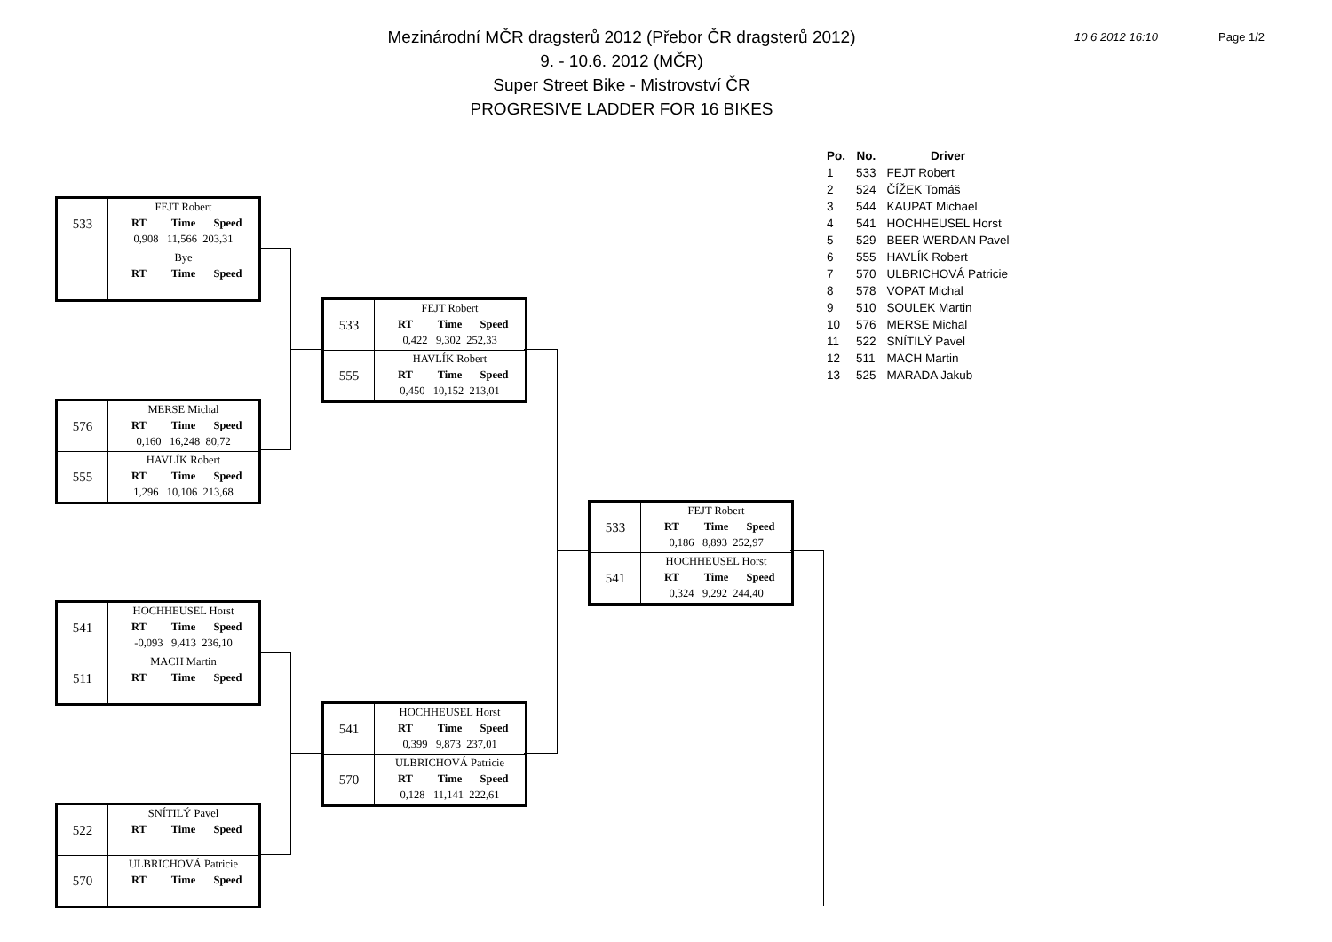Mezinárodní MČR dragsterů 2012 (Přebor ČR dragsterů 2012)
9. - 10.6. 2012 (MČR)
Super Street Bike - Mistrovství ČR
PROGRESIVE LADDER FOR 16 BIKES
10 6 2012 16:10 Page 1/2
| Po. | No. | Driver |
| --- | --- | --- |
| 1 | 533 | FEJT Robert |
| 2 | 524 | ČÍŽEK Tomáš |
| 3 | 544 | KAUPAT Michael |
| 4 | 541 | HOCHHEUSEL Horst |
| 5 | 529 | BEER WERDAN Pavel |
| 6 | 555 | HAVLÍK Robert |
| 7 | 570 | ULBRICHOVÁ Patricie |
| 8 | 578 | VOPAT Michal |
| 9 | 510 | SOULEK Martin |
| 10 | 576 | MERSE Michal |
| 11 | 522 | SNÍTILÝ Pavel |
| 12 | 511 | MACH Martin |
| 13 | 525 | MARADA Jakub |
533
FEJT Robert
RT Time Speed
0,908 11,566 203,31
Bye
RT Time Speed
576
MERSE Michal
RT Time Speed
0,160 16,248 80,72
555
HAVLÍK Robert
RT Time Speed
1,296 10,106 213,68
541
HOCHHEUSEL Horst
RT Time Speed
-0,093 9,413 236,10
511
MACH Martin
RT Time Speed
522
SNÍTILÝ Pavel
RT Time Speed
570
ULBRICHOVÁ Patricie
RT Time Speed
533
FEJT Robert
RT Time Speed
0,422 9,302 252,33
555
HAVLÍK Robert
RT Time Speed
0,450 10,152 213,01
541
HOCHHEUSEL Horst
RT Time Speed
0,399 9,873 237,01
570
ULBRICHOVÁ Patricie
RT Time Speed
0,128 11,141 222,61
533
FEJT Robert
RT Time Speed
0,186 8,893 252,97
541
HOCHHEUSEL Horst
RT Time Speed
0,324 9,292 244,40